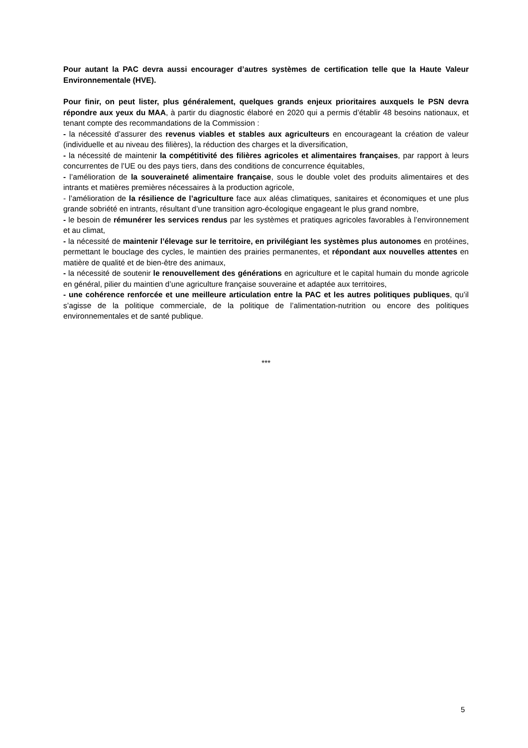Pour autant la PAC devra aussi encourager d’autres systèmes de certification telle que la Haute Valeur Environnementale (HVE).
Pour finir, on peut lister, plus généralement, quelques grands enjeux prioritaires auxquels le PSN devra répondre aux yeux du MAA, à partir du diagnostic élaboré en 2020 qui a permis d’établir 48 besoins nationaux, et tenant compte des recommandations de la Commission :
- la nécessité d’assurer des revenus viables et stables aux agriculteurs en encourageant la création de valeur (individuelle et au niveau des filières), la réduction des charges et la diversification,
- la nécessité de maintenir la compétitivité des filières agricoles et alimentaires françaises, par rapport à leurs concurrentes de l’UE ou des pays tiers, dans des conditions de concurrence équitables,
- l’amélioration de la souveraineté alimentaire française, sous le double volet des produits alimentaires et des intrants et matières premières nécessaires à la production agricole,
- l’amélioration de la résilience de l’agriculture face aux aléas climatiques, sanitaires et économiques et une plus grande sobriété en intrants, résultant d’une transition agro-écologique engageant le plus grand nombre,
- le besoin de rémunérer les services rendus par les systèmes et pratiques agricoles favorables à l’environnement et au climat,
- la nécessité de maintenir l’élevage sur le territoire, en privilégiant les systèmes plus autonomes en protéines, permettant le bouclage des cycles, le maintien des prairies permanentes, et répondant aux nouvelles attentes en matière de qualité et de bien-être des animaux,
- la nécessité de soutenir le renouvellement des générations en agriculture et le capital humain du monde agricole en général, pilier du maintien d’une agriculture française souveraine et adaptée aux territoires,
- une cohérence renforcée et une meilleure articulation entre la PAC et les autres politiques publiques, qu’il s’agisse de la politique commerciale, de la politique de l’alimentation-nutrition ou encore des politiques environnementales et de santé publique.
***
5